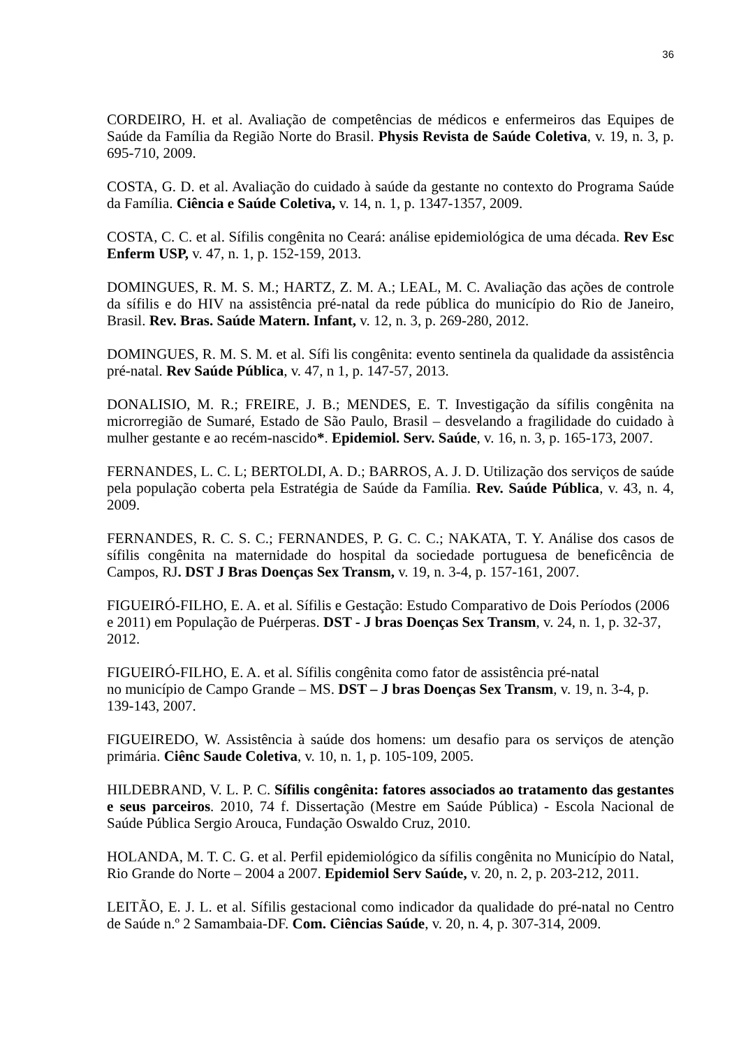36
CORDEIRO, H. et al. Avaliação de competências de médicos e enfermeiros das Equipes de Saúde da Família da Região Norte do Brasil. Physis Revista de Saúde Coletiva, v. 19, n. 3, p. 695-710, 2009.
COSTA, G. D. et al. Avaliação do cuidado à saúde da gestante no contexto do Programa Saúde da Família. Ciência e Saúde Coletiva, v. 14, n. 1, p. 1347-1357, 2009.
COSTA, C. C. et al. Sífilis congênita no Ceará: análise epidemiológica de uma década. Rev Esc Enferm USP, v. 47, n. 1, p. 152-159, 2013.
DOMINGUES, R. M. S. M.; HARTZ, Z. M. A.; LEAL, M. C. Avaliação das ações de controle da sífilis e do HIV na assistência pré-natal da rede pública do município do Rio de Janeiro, Brasil. Rev. Bras. Saúde Matern. Infant, v. 12, n. 3, p. 269-280, 2012.
DOMINGUES, R. M. S. M. et al. Sífi lis congênita: evento sentinela da qualidade da assistência pré-natal. Rev Saúde Pública, v. 47, n 1, p. 147-57, 2013.
DONALISIO, M. R.; FREIRE, J. B.; MENDES, E. T. Investigação da sífilis congênita na microrregião de Sumaré, Estado de São Paulo, Brasil – desvelando a fragilidade do cuidado à mulher gestante e ao recém-nascido*. Epidemiol. Serv. Saúde, v. 16, n. 3, p. 165-173, 2007.
FERNANDES, L. C. L; BERTOLDI, A. D.; BARROS, A. J. D. Utilização dos serviços de saúde pela população coberta pela Estratégia de Saúde da Família. Rev. Saúde Pública, v. 43, n. 4, 2009.
FERNANDES, R. C. S. C.; FERNANDES, P. G. C. C.; NAKATA, T. Y. Análise dos casos de sífilis congênita na maternidade do hospital da sociedade portuguesa de beneficência de Campos, RJ. DST J Bras Doenças Sex Transm, v. 19, n. 3-4, p. 157-161, 2007.
FIGUEIRÓ-FILHO, E. A. et al. Sífilis e Gestação: Estudo Comparativo de Dois Períodos (2006 e 2011) em População de Puérperas. DST - J bras Doenças Sex Transm, v. 24, n. 1, p. 32-37, 2012.
FIGUEIRÓ-FILHO, E. A. et al. Sífilis congênita como fator de assistência pré-natal
no município de Campo Grande – MS. DST – J bras Doenças Sex Transm, v. 19, n. 3-4, p. 139-143, 2007.
FIGUEIREDO, W. Assistência à saúde dos homens: um desafio para os serviços de atenção primária. Ciênc Saude Coletiva, v. 10, n. 1, p. 105-109, 2005.
HILDEBRAND, V. L. P. C. Sífilis congênita: fatores associados ao tratamento das gestantes e seus parceiros. 2010, 74 f. Dissertação (Mestre em Saúde Pública) - Escola Nacional de Saúde Pública Sergio Arouca, Fundação Oswaldo Cruz, 2010.
HOLANDA, M. T. C. G. et al. Perfil epidemiológico da sífilis congênita no Município do Natal, Rio Grande do Norte – 2004 a 2007. Epidemiol Serv Saúde, v. 20, n. 2, p. 203-212, 2011.
LEITÃO, E. J. L. et al. Sífilis gestacional como indicador da qualidade do pré-natal no Centro de Saúde n.º 2 Samambaia-DF. Com. Ciências Saúde, v. 20, n. 4, p. 307-314, 2009.